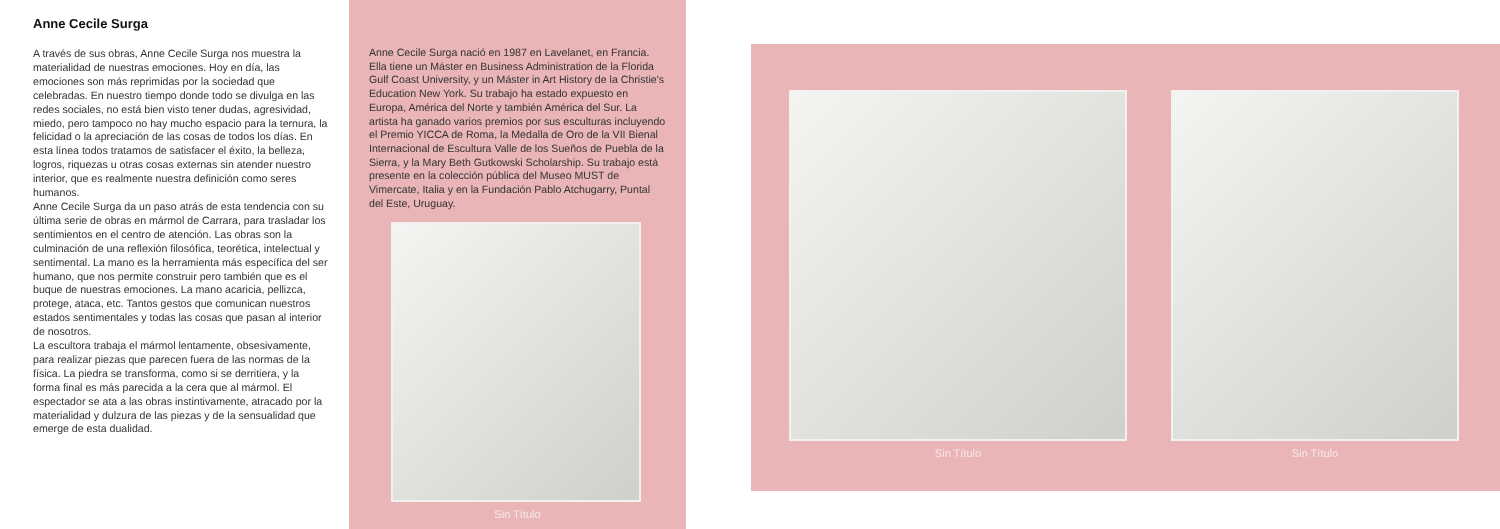Anne Cecile Surga
A través de sus obras, Anne Cecile Surga nos muestra la materialidad de nuestras emociones. Hoy en día, las emociones son más reprimidas por la sociedad que celebradas. En nuestro tiempo donde todo se divulga en las redes sociales, no está bien visto tener dudas, agresividad, miedo, pero tampoco no hay mucho espacio para la ternura, la felicidad o la apreciación de las cosas de todos los días. En esta línea todos tratamos de satisfacer el éxito, la belleza, logros, riquezas u otras cosas externas sin atender nuestro interior, que es realmente nuestra definición como seres humanos.
Anne Cecile Surga da un paso atrás de esta tendencia con su última serie de obras en mármol de Carrara, para trasladar los sentimientos en el centro de atención. Las obras son la culminación de una reflexión filosófica, teorética, intelectual y sentimental. La mano es la herramienta más específica del ser humano, que nos permite construir pero también que es el buque de nuestras emociones. La mano acaricia, pellizca, protege, ataca, etc. Tantos gestos que comunican nuestros estados sentimentales y todas las cosas que pasan al interior de nosotros.
La escultora trabaja el mármol lentamente, obsesivamente, para realizar piezas que parecen fuera de las normas de la física. La piedra se transforma, como si se derritiera, y la forma final es más parecida a la cera que al mármol. El espectador se ata a las obras instintivamente, atracado por la materialidad y dulzura de las piezas y de la sensualidad que emerge de esta dualidad.
Anne Cecile Surga nació en 1987 en Lavelanet, en Francia. Ella tiene un Máster en Business Administration de la Florida Gulf Coast University, y un Máster in Art History de la Christie's Education New York. Su trabajo ha estado expuesto en Europa, América del Norte y también América del Sur. La artista ha ganado varios premios por sus esculturas incluyendo el Premio YICCA de Roma, la Medalla de Oro de la VII Bienal Internacional de Escultura Valle de los Sueños de Puebla de la Sierra, y la Mary Beth Gutkowski Scholarship. Su trabajo está presente en la colección pública del Museo MUST de Vimercate, Italia y en la Fundación Pablo Atchugarry, Puntal del Este, Uruguay.
Sin Título
Sin Título Sin Título